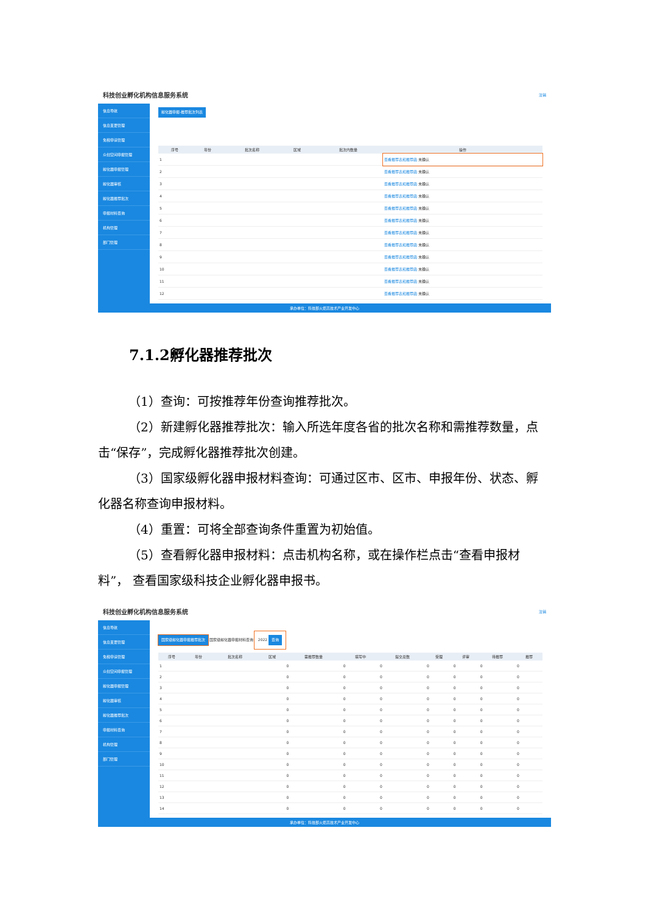科技创业孵化机构信息服务系统 注销
信息导航
信息变更管理
免税申请管理
众创空间申报管理
孵化器申报管理
孵化器审核
孵化器推荐批次
申报材料查询
机构管理
部门管理
孵化器申报-推荐批次列表
| 序号 | 年份 | 批次名称 | 区域 | 批次内数量 | 操作 |
| --- | --- | --- | --- | --- | --- |
| 1 | | | | | 查看推荐表和推荐函 未确认 |
| 2 | | | | | 查看推荐表和推荐函 未确认 |
| 3 | | | | | 查看推荐表和推荐函 未确认 |
| 4 | | | | | 查看推荐表和推荐函 未确认 |
| 5 | | | | | 查看推荐表和推荐函 未确认 |
| 6 | | | | | 查看推荐表和推荐函 未确认 |
| 7 | | | | | 查看推荐表和推荐函 未确认 |
| 8 | | | | | 查看推荐表和推荐函 未确认 |
| 9 | | | | | 查看推荐表和推荐函 未确认 |
| 10 | | | | | 查看推荐表和推荐函 未确认 |
| 11 | | | | | 查看推荐表和推荐函 未确认 |
| 12 | | | | | 查看推荐表和推荐函 未确认 |
承办单位：科技部火炬高技术产业开发中心
7.1.2孵化器推荐批次
（1）查询：可按推荐年份查询推荐批次。
（2）新建孵化器推荐批次：输入所选年度各省的批次名称和需推荐数量，点击“保存”，完成孵化器推荐批次创建。
（3）国家级孵化器申报材料查询：可通过区市、区市、申报年份、状态、孵化器名称查询申报材料。
（4）重置：可将全部查询条件重置为初始值。
（5）查看孵化器申报材料：点击机构名称，或在操作栏点击“查看申报材料”， 查看国家级科技企业孵化器申报书。
科技创业孵化机构信息服务系统 注销
信息导航
信息变更管理
免税申请管理
众创空间申报管理
孵化器申报管理
孵化器审核
孵化器推荐批次
申报材料查询
机构管理
部门管理
国家级孵化器申报推荐批次 国家级孵化器申报材料查询
2022 查询
| 序号 | 年份 | 批次名称 | 区域 | 需推荐数量 | 填写中 | 提交总数 | 受理 | 评审 | 待推荐 | 推荐 |
| --- | --- | --- | --- | --- | --- | --- | --- | --- | --- | --- |
| 1 | | | | 0 | 0 | 0 | 0 | 0 | 0 | 0 |
| 2 | | | | 0 | 0 | 0 | 0 | 0 | 0 | 0 |
| 3 | | | | 0 | 0 | 0 | 0 | 0 | 0 | 0 |
| 4 | | | | 0 | 0 | 0 | 0 | 0 | 0 | 0 |
| 5 | | | | 0 | 0 | 0 | 0 | 0 | 0 | 0 |
| 6 | | | | 0 | 0 | 0 | 0 | 0 | 0 | 0 |
| 7 | | | | 0 | 0 | 0 | 0 | 0 | 0 | 0 |
| 8 | | | | 0 | 0 | 0 | 0 | 0 | 0 | 0 |
| 9 | | | | 0 | 0 | 0 | 0 | 0 | 0 | 0 |
| 10 | | | | 0 | 0 | 0 | 0 | 0 | 0 | 0 |
| 11 | | | | 0 | 0 | 0 | 0 | 0 | 0 | 0 |
| 12 | | | | 0 | 0 | 0 | 0 | 0 | 0 | 0 |
| 13 | | | | 0 | 0 | 0 | 0 | 0 | 0 | 0 |
| 14 | | | | 0 | 0 | 0 | 0 | 0 | 0 | 0 |
承办单位：科技部火炬高技术产业开发中心